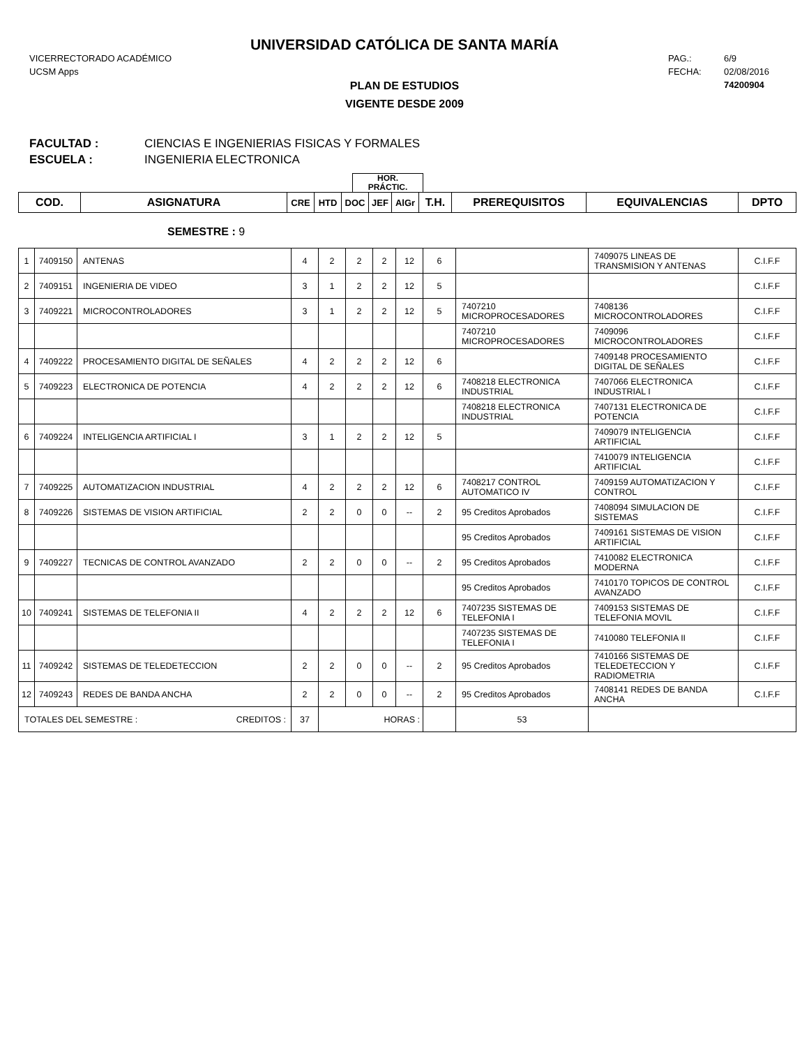UNIVERSIDAD CATÓLICA DE SANTA MARÍA
VICERRECTORADO ACADÉMICO
UCSM Apps
PAG.: 6/9
FECHA: 02/08/2016
74200904
PLAN DE ESTUDIOS
VIGENTE DESDE 2009
FACULTAD : CIENCIAS E INGENIERIAS FISICAS Y FORMALES
ESCUELA : INGENIERIA ELECTRONICA
HOR.
PRÁCTIC.
| COD. | ASIGNATURA | CRE | HTD | DOC | JEF | AlGr | T.H. | PREREQUISITOS | EQUIVALENCIAS | DPTO |
SEMESTRE : 9
| 1 | 7409150 | ANTENAS | 4 | 2 | 2 | 2 | 12 | 6 | | 7409075 LINEAS DE TRANSMISION Y ANTENAS | C.I.F.F |
| 2 | 7409151 | INGENIERIA DE VIDEO | 3 | 1 | 2 | 2 | 12 | 5 | | | C.I.F.F |
| 3 | 7409221 | MICROCONTROLADORES | 3 | 1 | 2 | 2 | 12 | 5 | 7407210 MICROPROCESADORES | 7408136 MICROCONTROLADORES | C.I.F.F |
| | | | | | | | | | 7407210 MICROPROCESADORES | 7409096 MICROCONTROLADORES | C.I.F.F |
| 4 | 7409222 | PROCESAMIENTO DIGITAL DE SEÑALES | 4 | 2 | 2 | 2 | 12 | 6 | | 7409148 PROCESAMIENTO DIGITAL DE SEÑALES | C.I.F.F |
| 5 | 7409223 | ELECTRONICA DE POTENCIA | 4 | 2 | 2 | 2 | 12 | 6 | 7408218 ELECTRONICA INDUSTRIAL | 7407066 ELECTRONICA INDUSTRIAL I | C.I.F.F |
| | | | | | | | | | 7408218 ELECTRONICA INDUSTRIAL | 7407131 ELECTRONICA DE POTENCIA | C.I.F.F |
| 6 | 7409224 | INTELIGENCIA ARTIFICIAL I | 3 | 1 | 2 | 2 | 12 | 5 | | 7409079 INTELIGENCIA ARTIFICIAL | C.I.F.F |
| | | | | | | | | | | 7410079 INTELIGENCIA ARTIFICIAL | C.I.F.F |
| 7 | 7409225 | AUTOMATIZACION INDUSTRIAL | 4 | 2 | 2 | 2 | 12 | 6 | 7408217 CONTROL AUTOMATICO IV | 7409159 AUTOMATIZACION Y CONTROL | C.I.F.F |
| 8 | 7409226 | SISTEMAS DE VISION ARTIFICIAL | 2 | 2 | 0 | 0 | -- | 2 | 95 Creditos Aprobados | 7408094 SIMULACION DE SISTEMAS | C.I.F.F |
| | | | | | | | | | 95 Creditos Aprobados | 7409161 SISTEMAS DE VISION ARTIFICIAL | C.I.F.F |
| 9 | 7409227 | TECNICAS DE CONTROL AVANZADO | 2 | 2 | 0 | 0 | -- | 2 | 95 Creditos Aprobados | 7410082 ELECTRONICA MODERNA | C.I.F.F |
| | | | | | | | | | 95 Creditos Aprobados | 7410170 TOPICOS DE CONTROL AVANZADO | C.I.F.F |
| 10 | 7409241 | SISTEMAS DE TELEFONIA II | 4 | 2 | 2 | 2 | 12 | 6 | 7407235 SISTEMAS DE TELEFONIA I | 7409153 SISTEMAS DE TELEFONIA MOVIL | C.I.F.F |
| | | | | | | | | | 7407235 SISTEMAS DE TELEFONIA I | 7410080 TELEFONIA II | C.I.F.F |
| 11 | 7409242 | SISTEMAS DE TELEDETECCION | 2 | 2 | 0 | 0 | -- | 2 | 95 Creditos Aprobados | 7410166 SISTEMAS DE TELEDETECCION Y RADIOMETRIA | C.I.F.F |
| 12 | 7409243 | REDES DE BANDA ANCHA | 2 | 2 | 0 | 0 | -- | 2 | 95 Creditos Aprobados | 7408141 REDES DE BANDA ANCHA | C.I.F.F |
| TOTALES DEL SEMESTRE : CREDITOS : | | | 37 | HORAS : | | | | | 53 | | |